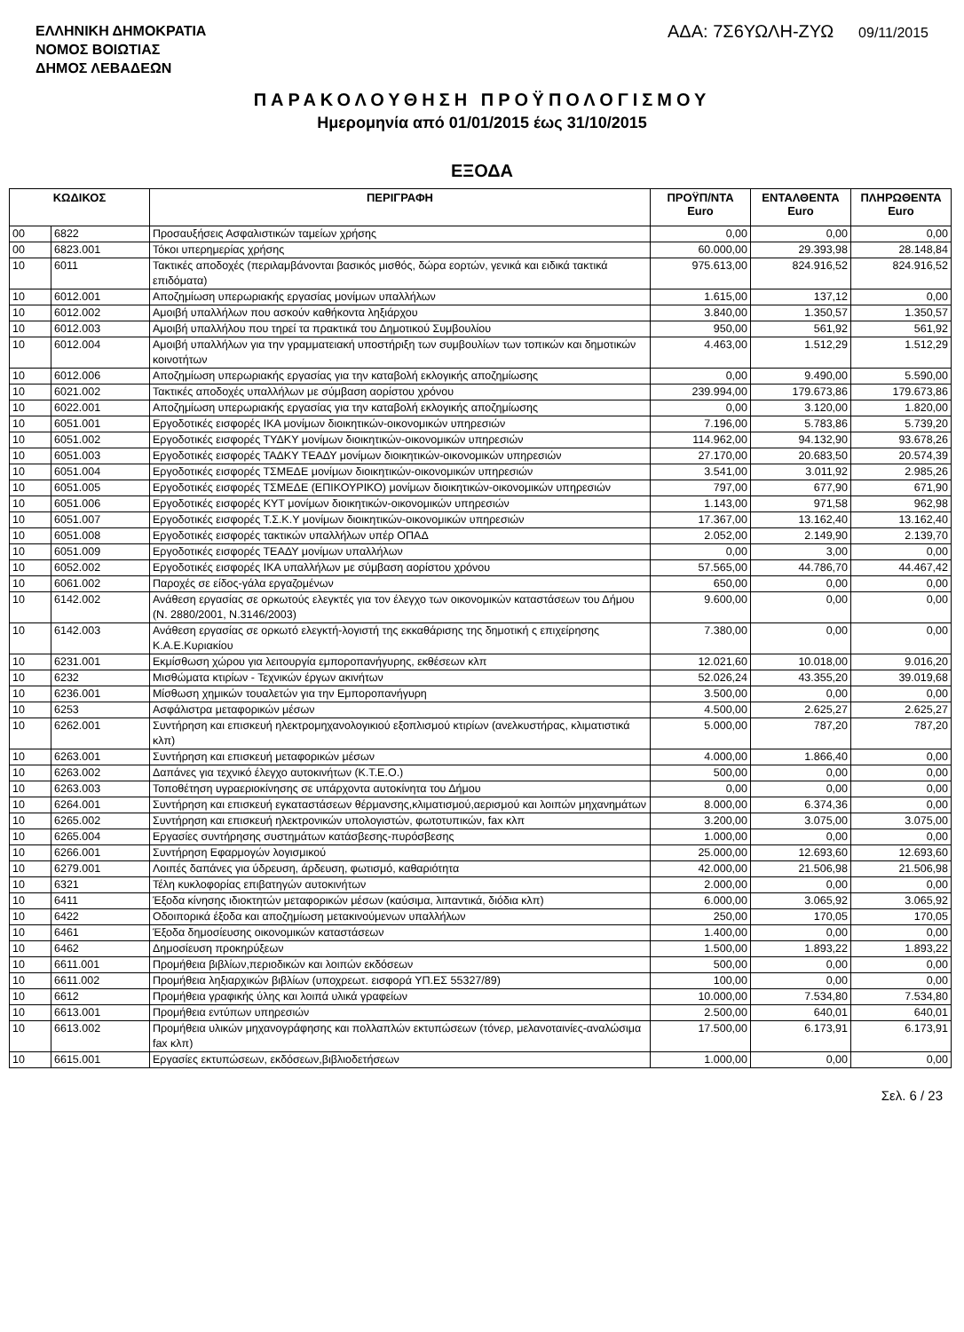ΕΛΛΗΝΙΚΗ ΔΗΜΟΚΡΑΤΙΑ
ΝΟΜΟΣ ΒΟΙΩΤΙΑΣ
ΔΗΜΟΣ ΛΕΒΑΔΕΩΝ
ΑΔΑ: 7Σ6ΥΩΛΗ-ΖΥΩ 09/11/2015
ΠΑΡΑΚΟΛΟΥΘΗΣΗ ΠΡΟΫΠΟΛΟΓΙΣΜΟΥ
Ημερομηνία από 01/01/2015 έως 31/10/2015
ΕΞΟΔΑ
| ΚΩΔΙΚΟΣ | | ΠΕΡΙΓΡΑΦΗ | ΠΡΟΫΠ/ΝΤΑ Euro | ΕΝΤΑΛΘΕΝΤΑ Euro | ΠΛΗΡΩΘΕΝΤΑ Euro |
| --- | --- | --- | --- | --- | --- |
| 00 | 6822 | Προσαυξήσεις Ασφαλιστικών ταμείων χρήσης | 0,00 | 0,00 | 0,00 |
| 00 | 6823.001 | Τόκοι υπερημερίας χρήσης | 60.000,00 | 29.393,98 | 28.148,84 |
| 10 | 6011 | Τακτικές αποδοχές (περιλαμβάνονται βασικός μισθός, δώρα εορτών, γενικά και ειδικά τακτικά επιδόματα) | 975.613,00 | 824.916,52 | 824.916,52 |
| 10 | 6012.001 | Αποζημίωση υπερωριακής εργασίας μονίμων υπαλλήλων | 1.615,00 | 137,12 | 0,00 |
| 10 | 6012.002 | Αμοιβή υπαλλήλων που ασκούν καθήκοντα ληξιάρχου | 3.840,00 | 1.350,57 | 1.350,57 |
| 10 | 6012.003 | Αμοιβή υπαλλήλου που τηρεί τα πρακτικά του Δημοτικού Συμβουλίου | 950,00 | 561,92 | 561,92 |
| 10 | 6012.004 | Αμοιβή υπαλλήλων για την γραμματειακή υποστήριξη των συμβουλίων των τοπικών και δημοτικών κοινοτήτων | 4.463,00 | 1.512,29 | 1.512,29 |
| 10 | 6012.006 | Αποζημίωση υπερωριακής εργασίας για την καταβολή εκλογικής αποζημίωσης | 0,00 | 9.490,00 | 5.590,00 |
| 10 | 6021.002 | Τακτικές αποδοχές υπαλλήλων με σύμβαση αορίστου χρόνου | 239.994,00 | 179.673,86 | 179.673,86 |
| 10 | 6022.001 | Αποζημίωση υπερωριακής εργασίας για την καταβολή εκλογικής αποζημίωσης | 0,00 | 3.120,00 | 1.820,00 |
| 10 | 6051.001 | Εργοδοτικές εισφορές ΙΚΑ μονίμων διοικητικών-οικονομικών υπηρεσιών | 7.196,00 | 5.783,86 | 5.739,20 |
| 10 | 6051.002 | Εργοδοτικές εισφορές ΤΥΔΚΥ μονίμων διοικητικών-οικονομικών υπηρεσιών | 114.962,00 | 94.132,90 | 93.678,26 |
| 10 | 6051.003 | Εργοδοτικές εισφορές ΤΑΔΚΥ ΤΕΑΔΥ μονίμων διοικητικών-οικονομικών υπηρεσιών | 27.170,00 | 20.683,50 | 20.574,39 |
| 10 | 6051.004 | Εργοδοτικές εισφορές ΤΣΜΕΔΕ μονίμων διοικητικών-οικονομικών υπηρεσιών | 3.541,00 | 3.011,92 | 2.985,26 |
| 10 | 6051.005 | Εργοδοτικές εισφορές ΤΣΜΕΔΕ (ΕΠΙΚΟΥΡΙΚΟ) μονίμων διοικητικών-οικονομικών υπηρεσιών | 797,00 | 677,90 | 671,90 |
| 10 | 6051.006 | Εργοδοτικές εισφορές ΚΥΤ μονίμων διοικητικών-οικονομικών υπηρεσιών | 1.143,00 | 971,58 | 962,98 |
| 10 | 6051.007 | Εργοδοτικές εισφορές Τ.Σ.Κ.Υ μονίμων διοικητικών-οικονομικών υπηρεσιών | 17.367,00 | 13.162,40 | 13.162,40 |
| 10 | 6051.008 | Εργοδοτικές εισφορές τακτικών υπαλλήλων υπέρ ΟΠΑΔ | 2.052,00 | 2.149,90 | 2.139,70 |
| 10 | 6051.009 | Εργοδοτικές εισφορές ΤΕΑΔΥ μονίμων υπαλλήλων | 0,00 | 3,00 | 0,00 |
| 10 | 6052.002 | Εργοδοτικές εισφορές ΙΚΑ υπαλλήλων με σύμβαση αορίστου χρόνου | 57.565,00 | 44.786,70 | 44.467,42 |
| 10 | 6061.002 | Παροχές σε είδος-γάλα εργαζομένων | 650,00 | 0,00 | 0,00 |
| 10 | 6142.002 | Ανάθεση εργασίας σε ορκωτούς ελεγκτές για τον έλεγχο των οικονομικών καταστάσεων του Δήμου (Ν. 2880/2001, Ν.3146/2003) | 9.600,00 | 0,00 | 0,00 |
| 10 | 6142.003 | Ανάθεση εργασίας σε ορκωτό ελεγκτή-λογιστή της εκκαθάρισης της δημοτική ς επιχείρησης Κ.Α.Ε.Κυριακίου | 7.380,00 | 0,00 | 0,00 |
| 10 | 6231.001 | Εκμίσθωση χώρου για λειτουργία εμποροπανήγυρης, εκθέσεων κλπ | 12.021,60 | 10.018,00 | 9.016,20 |
| 10 | 6232 | Μισθώματα κτιρίων - Τεχνικών έργων ακινήτων | 52.026,24 | 43.355,20 | 39.019,68 |
| 10 | 6236.001 | Μίσθωση χημικών τουαλετών για την Εμποροπανήγυρη | 3.500,00 | 0,00 | 0,00 |
| 10 | 6253 | Ασφάλιστρα μεταφορικών μέσων | 4.500,00 | 2.625,27 | 2.625,27 |
| 10 | 6262.001 | Συντήρηση και επισκευή ηλεκτρομηχανολογικιού εξοπλισμού κτιρίων (ανελκυστήρας, κλιματιστικά κλπ) | 5.000,00 | 787,20 | 787,20 |
| 10 | 6263.001 | Συντήρηση και επισκευή μεταφορικών μέσων | 4.000,00 | 1.866,40 | 0,00 |
| 10 | 6263.002 | Δαπάνες για τεχνικό έλεγχο αυτοκινήτων (Κ.Τ.Ε.Ο.) | 500,00 | 0,00 | 0,00 |
| 10 | 6263.003 | Τοποθέτηση υγραεριοκίνησης σε υπάρχοντα αυτοκίνητα του Δήμου | 0,00 | 0,00 | 0,00 |
| 10 | 6264.001 | Συντήρηση και επισκευή εγκαταστάσεων θέρμανσης,κλιματισμού,αερισμού και λοιπών μηχανημάτων | 8.000,00 | 6.374,36 | 0,00 |
| 10 | 6265.002 | Συντήρηση και επισκευή ηλεκτρονικών υπολογιστών, φωτοτυπικών, fax κλπ | 3.200,00 | 3.075,00 | 3.075,00 |
| 10 | 6265.004 | Εργασίες συντήρησης συστημάτων κατάσβεσης-πυρόσβεσης | 1.000,00 | 0,00 | 0,00 |
| 10 | 6266.001 | Συντήρηση Εφαρμογών λογισμικού | 25.000,00 | 12.693,60 | 12.693,60 |
| 10 | 6279.001 | Λοιπές δαπάνες για ύδρευση, άρδευση, φωτισμό, καθαριότητα | 42.000,00 | 21.506,98 | 21.506,98 |
| 10 | 6321 | Τέλη κυκλοφορίας επιβατηγών αυτοκινήτων | 2.000,00 | 0,00 | 0,00 |
| 10 | 6411 | Έξοδα κίνησης ιδιοκτητών μεταφορικών μέσων (καύσιμα, λιπαντικά, διόδια κλπ) | 6.000,00 | 3.065,92 | 3.065,92 |
| 10 | 6422 | Οδοιπορικά έξοδα και αποζημίωση μετακινούμενων υπαλλήλων | 250,00 | 170,05 | 170,05 |
| 10 | 6461 | Έξοδα δημοσίευσης οικονομικών καταστάσεων | 1.400,00 | 0,00 | 0,00 |
| 10 | 6462 | Δημοσίευση προκηρύξεων | 1.500,00 | 1.893,22 | 1.893,22 |
| 10 | 6611.001 | Προμήθεια βιβλίων,περιοδικών και λοιπών εκδόσεων | 500,00 | 0,00 | 0,00 |
| 10 | 6611.002 | Προμήθεια ληξιαρχικών βιβλίων (υποχρεωτ. εισφορά ΥΠ.ΕΣ 55327/89) | 100,00 | 0,00 | 0,00 |
| 10 | 6612 | Προμήθεια γραφικής ύλης και λοιπά υλικά γραφείων | 10.000,00 | 7.534,80 | 7.534,80 |
| 10 | 6613.001 | Προμήθεια εντύπων υπηρεσιών | 2.500,00 | 640,01 | 640,01 |
| 10 | 6613.002 | Προμήθεια υλικών μηχανογράφησης και πολλαπλών εκτυπώσεων (τόνερ, μελανοταινίες-αναλώσιμα fax κλπ) | 17.500,00 | 6.173,91 | 6.173,91 |
| 10 | 6615.001 | Εργασίες εκτυπώσεων, εκδόσεων,βιβλιοδετήσεων | 1.000,00 | 0,00 | 0,00 |
Σελ. 6 / 23